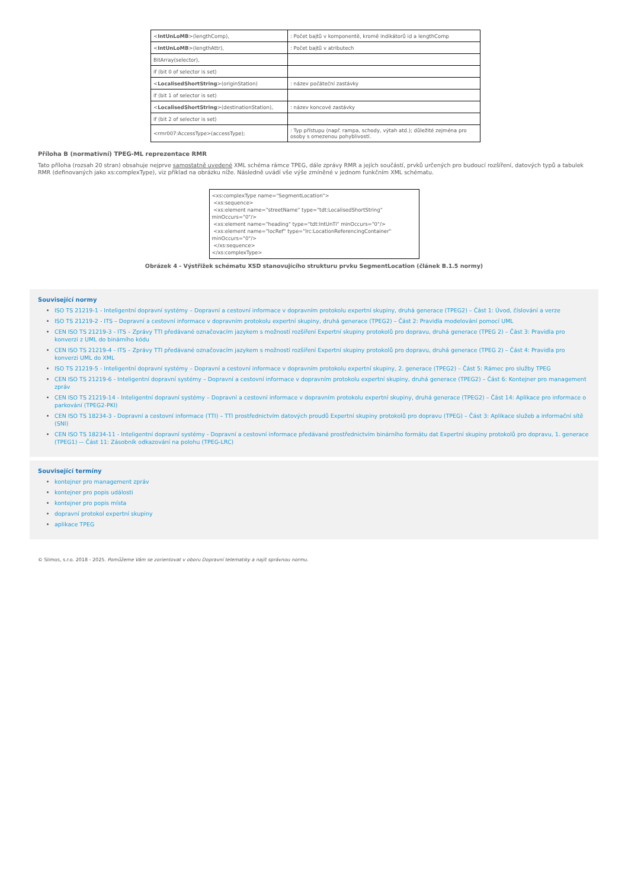| < IntUnLoMB >(lengthComp), | : Počet bajtů v komponentě, kromě indikátorů id a lengthComp |
| < IntUnLoMB >(lengthAttr), | : Počet bajtů v atributech |
| BitArray(selector), | |
| if (bit 0 of selector is set) | |
| < LocalisedShortString >(originStation) | : název počáteční zastávky |
| if (bit 1 of selector is set) | |
| < LocalisedShortString >(destinationStation), | : název koncové zastávky |
| if (bit 2 of selector is set) | |
| <rmr007:AccessType>(accessType); | : Typ přístupu (např. rampa, schody, výtah atd.); důležité zejména pro osoby s omezenou pohyblivostí. |
Příloha B (normativní) TPEG-ML reprezentace RMR
Tato příloha (rozsah 20 stran) obsahuje nejprve samostatně uvedené XML schéma rámce TPEG, dále zprávy RMR a jejích součástí, prvků určených pro budoucí rozšíření, datových typů a tabulek RMR (definovaných jako xs:complexType), viz příklad na obrázku níže. Následně uvádí vše výše zmíněné v jednom funkčním XML schématu.
<xs:complexType name="SegmentLocation">
<xs:sequence>
<xs:element name="streetName" type="tdt:LocalisedShortString" minOccurs="0"/>
<xs:element name="heading" type="tdt:IntUnTi" minOccurs="0"/>
<xs:element name="locRef" type="lrc:LocationReferencingContainer" minOccurs="0"/>
</xs:sequence>
</xs:complexType>
Obrázek 4 - Výstřižek schématu XSD stanovujícího strukturu prvku SegmentLocation (článek B.1.5 normy)
Související normy
ISO TS 21219-1 - Inteligentní dopravní systémy – Dopravní a cestovní informace v dopravním protokolu expertní skupiny, druhá generace (TPEG2) – Část 1: Úvod, číslování a verze
ISO TS 21219-2 - ITS – Dopravní a cestovní informace v dopravním protokolu expertní skupiny, druhá generace (TPEG2) – Část 2: Pravidla modelování pomocí UML
CEN ISO TS 21219-3 - ITS – Zprávy TTI předávané označovacím jazykem s možností rozšíření Expertní skupiny protokolů pro dopravu, druhá generace (TPEG 2) – Část 3: Pravidla pro konverzi z UML do binárního kódu
CEN ISO TS 21219-4 - ITS – Zprávy TTI předávané označovacím jazykem s možností rozšíření Expertní skupiny protokolů pro dopravu, druhá generace (TPEG 2) – Část 4: Pravidla pro konverzi UML do XML
ISO TS 21219-5 - Inteligentní dopravní systémy – Dopravní a cestovní informace v dopravním protokolu expertní skupiny, 2. generace (TPEG2) – Část 5: Rámec pro služby TPEG
CEN ISO TS 21219-6 - Inteligentní dopravní systémy – Dopravní a cestovní informace v dopravním protokolu expertní skupiny, druhá generace (TPEG2) – Část 6: Kontejner pro management zpráv
CEN ISO TS 21219-14 - Inteligentní dopravní systémy – Dopravní a cestovní informace v dopravním protokolu expertní skupiny, druhá generace (TPEG2) – Část 14: Aplikace pro informace o parkování (TPEG2-PKI)
CEN ISO TS 18234-3 - Dopravní a cestovní informace (TTI) – TTI prostřednictvím datových proudů Expertní skupiny protokolů pro dopravu (TPEG) – Část 3: Aplikace služeb a informační sítě (SNI)
CEN ISO TS 18234-11 - Inteligentní dopravní systémy - Dopravní a cestovní informace předávané prostřednictvím binárního formátu dat Expertní skupiny protokolů pro dopravu, 1. generace (TPEG1) -– Část 11: Zásobník odkazování na polohu (TPEG-LRC)
Související termíny
kontejner pro management zpráv
kontejner pro popis události
kontejner pro popis místa
dopravní protokol expertní skupiny
aplikace TPEG
© Silmos, s.r.o. 2018 - 2025. Pomůžeme Vám se zorientovat v oboru Dopravní telematiky a najít správnou normu.